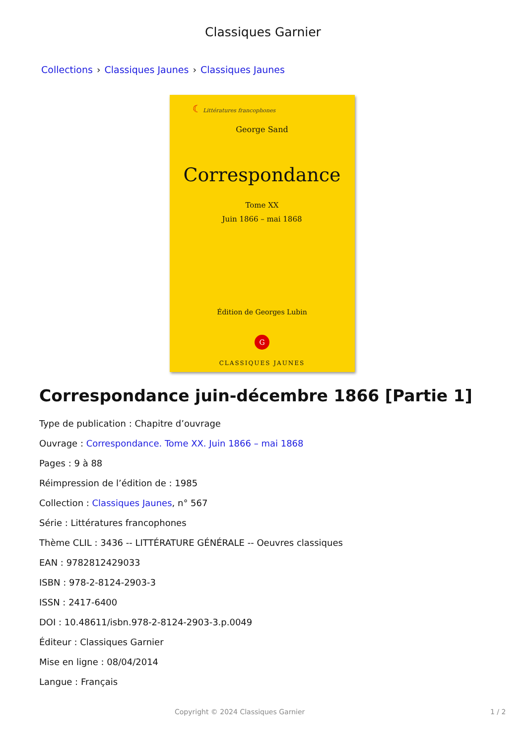Classiques Garnier
Collections › Classiques Jaunes › Classiques Jaunes
☾ Littératures francophones
George Sand
Correspondance
Tome XX
Juin 1866 – mai 1868
Édition de Georges Lubin
G
CLASSIQUES JAUNES
Correspondance juin-décembre 1866 [Partie 1]
Type de publication : Chapitre d’ouvrage
Ouvrage : Correspondance. Tome XX. Juin 1866 – mai 1868
Pages : 9 à 88
Réimpression de l’édition de : 1985
Collection : Classiques Jaunes, n° 567
Série : Littératures francophones
Thème CLIL : 3436 -- LITTÉRATURE GÉNÉRALE -- Oeuvres classiques
EAN : 9782812429033
ISBN : 978-2-8124-2903-3
ISSN : 2417-6400
DOI : 10.48611/isbn.978-2-8124-2903-3.p.0049
Éditeur : Classiques Garnier
Mise en ligne : 08/04/2014
Langue : Français
Copyright © 2024 Classiques Garnier 1 / 2